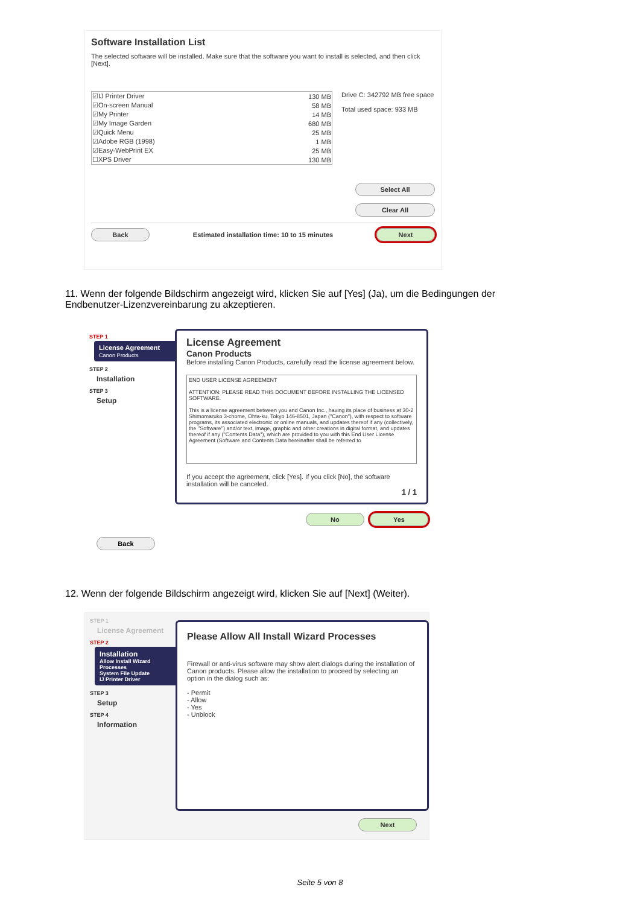Software Installation List
The selected software will be installed. Make sure that the software you want to install is selected, and then click [Next].
| ☑IJ Printer Driver | 130 MB |
| ☑On-screen Manual | 58 MB |
| ☑My Printer | 14 MB |
| ☑My Image Garden | 680 MB |
| ☑Quick Menu | 25 MB |
| ☑Adobe RGB (1998) | 1 MB |
| ☑Easy-WebPrint EX | 25 MB |
| ☐XPS Driver | 130 MB |
Drive C: 342792 MB free space
Total used space: 933 MB
Select All
Clear All
Back Estimated installation time: 10 to 15 minutes Next
11. Wenn der folgende Bildschirm angezeigt wird, klicken Sie auf [Yes] (Ja), um die Bedingungen der Endbenutzer-Lizenzvereinbarung zu akzeptieren.
STEP 1
License Agreement
Canon Products
STEP 2
Installation
STEP 3
Setup
License Agreement
Canon Products
Before installing Canon Products, carefully read the license agreement below.
END USER LICENSE AGREEMENT
ATTENTION: PLEASE READ THIS DOCUMENT BEFORE INSTALLING THE LICENSED SOFTWARE.
This is a license agreement between you and Canon Inc., having its place of business at 30-2 Shimomaruko 3-chome, Ohta-ku, Tokyo 146-8501, Japan ("Canon"), with respect to software programs, its associated electronic or online manuals, and updates thereof if any (collectively, the "Software") and/or text, image, graphic and other creations in digital format, and updates thereof if any ("Contents Data"), which are provided to you with this End User License Agreement (Software and Contents Data hereinafter shall be referred to
If you accept the agreement, click [Yes]. If you click [No], the software installation will be canceled.
1 / 1
No Yes
Back
12. Wenn der folgende Bildschirm angezeigt wird, klicken Sie auf [Next] (Weiter).
STEP 1
License Agreement
STEP 2
Installation
Allow Install Wizard Processes
System File Update
IJ Printer Driver
STEP 3
Setup
STEP 4
Information
Please Allow All Install Wizard Processes
Firewall or anti-virus software may show alert dialogs during the installation of Canon products. Please allow the installation to proceed by selecting an option in the dialog such as:
- Permit
- Allow
- Yes
- Unblock
Next
Seite 5 von 8